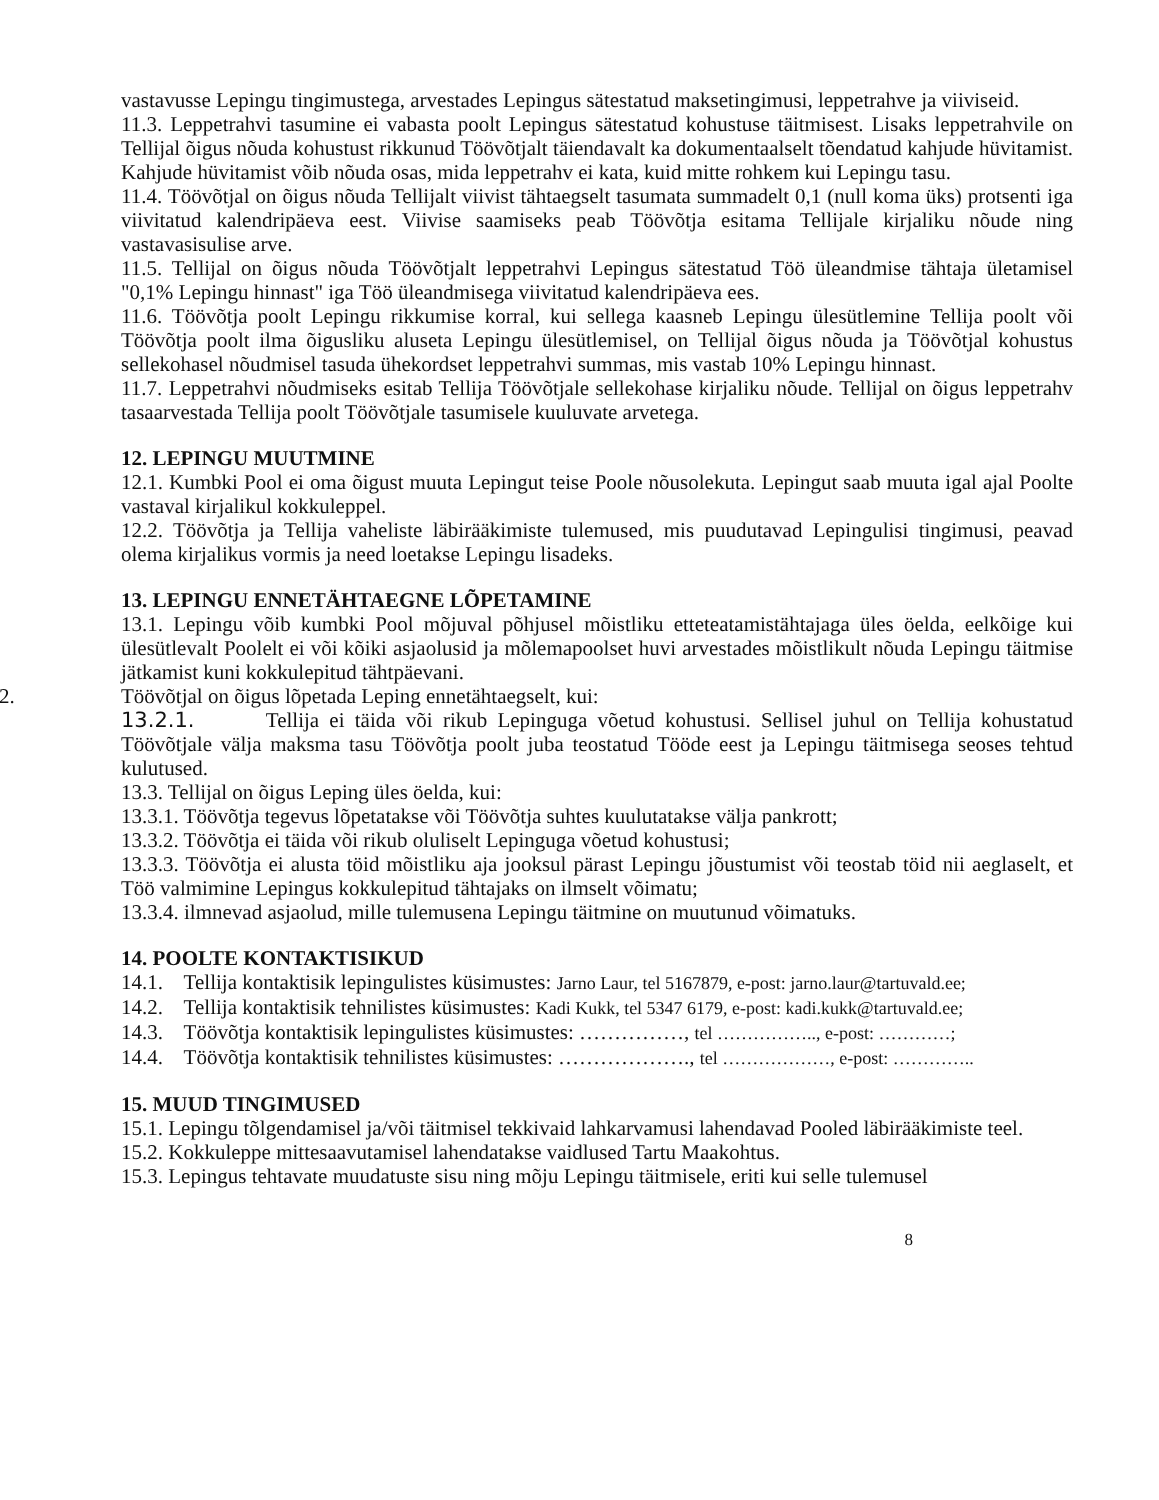vastavusse Lepingu tingimustega, arvestades Lepingus sätestatud maksetingimusi, leppetrahve ja viiviseid.
11.3. Leppetrahvi tasumine ei vabasta poolt Lepingus sätestatud kohustuse täitmisest. Lisaks leppetrahvile on Tellijal õigus nõuda kohustust rikkunud Töövõtjalt täiendavalt ka dokumentaalselt tõendatud kahjude hüvitamist. Kahjude hüvitamist võib nõuda osas, mida leppetrahv ei kata, kuid mitte rohkem kui Lepingu tasu.
11.4. Töövõtjal on õigus nõuda Tellijalt viivist tähtaegselt tasumata summadelt 0,1 (null koma üks) protsenti iga viivitatud kalendripäeva eest. Viivise saamiseks peab Töövõtja esitama Tellijale kirjaliku nõude ning vastavasisulise arve.
11.5. Tellijal on õigus nõuda Töövõtjalt leppetrahvi Lepingus sätestatud Töö üleandmise tähtaja ületamisel "0,1% Lepingu hinnast" iga Töö üleandmisega viivitatud kalendripäeva ees.
11.6. Töövõtja poolt Lepingu rikkumise korral, kui sellega kaasneb Lepingu ülesütlemine Tellija poolt või Töövõtja poolt ilma õigusliku aluseta Lepingu ülesütlemisel, on Tellijal õigus nõuda ja Töövõtjal kohustus sellekohasel nõudmisel tasuda ühekordset leppetrahvi summas, mis vastab 10% Lepingu hinnast.
11.7. Leppetrahvi nõudmiseks esitab Tellija Töövõtjale sellekohase kirjaliku nõude. Tellijal on õigus leppetrahv tasaarvestada Tellija poolt Töövõtjale tasumisele kuuluvate arvetega.
12. LEPINGU MUUTMINE
12.1. Kumbki Pool ei oma õigust muuta Lepingut teise Poole nõusolekuta. Lepingut saab muuta igal ajal Poolte vastaval kirjalikul kokkuleppel.
12.2. Töövõtja ja Tellija vaheliste läbirääkimiste tulemused, mis puudutavad Lepingulisi tingimusi, peavad olema kirjalikus vormis ja need loetakse Lepingu lisadeks.
13. LEPINGU ENNETÄHTAEGNE LÕPETAMINE
13.1. Lepingu võib kumbki Pool mõjuval põhjusel mõistliku etteteatamistähtajaga üles öelda, eelkõige kui ülesütlevalt Poolelt ei või kõiki asjaolusid ja mõlemapoolset huvi arvestades mõistlikult nõuda Lepingu täitmise jätkamist kuni kokkulepitud tähtpäevani.
2. Töövõtjal on õigus lõpetada Leping ennetähtaegselt, kui:
13.2.1. Tellija ei täida või rikub Lepinguga võetud kohustusi. Sellisel juhul on Tellija kohustatud Töövõtjale välja maksma tasu Töövõtja poolt juba teostatud Tööde eest ja Lepingu täitmisega seoses tehtud kulutused.
13.3. Tellijal on õigus Leping üles öelda, kui:
13.3.1. Töövõtja tegevus lõpetatakse või Töövõtja suhtes kuulutatakse välja pankrott;
13.3.2. Töövõtja ei täida või rikub oluliselt Lepinguga võetud kohustusi;
13.3.3. Töövõtja ei alusta töid mõistliku aja jooksul pärast Lepingu jõustumist või teostab töid nii aeglaselt, et Töö valmimine Lepingus kokkulepitud tähtajaks on ilmselt võimatu;
13.3.4. ilmnevad asjaolud, mille tulemusena Lepingu täitmine on muutunud võimatuks.
14. POOLTE KONTAKTISIKUD
14.1. Tellija kontaktisik lepingulistes küsimustes: Jarno Laur, tel 5167879, e-post: jarno.laur@tartuvald.ee;
14.2. Tellija kontaktisik tehnilistes küsimustes: Kadi Kukk, tel 5347 6179, e-post: kadi.kukk@tartuvald.ee;
14.3. Töövõtja kontaktisik lepingulistes küsimustes: ……………, tel …………….., e-post: …………;
14.4. Töövõtja kontaktisik tehnilistes küsimustes: ………………., tel ………………, e-post: …………..
15. MUUD TINGIMUSED
15.1. Lepingu tõlgendamisel ja/või täitmisel tekkivaid lahkarvamusi lahendavad Pooled läbirääkimiste teel.
15.2. Kokkuleppe mittesaavutamisel lahendatakse vaidlused Tartu Maakohtus.
15.3. Lepingus tehtavate muudatuste sisu ning mõju Lepingu täitmisele, eriti kui selle tulemusel
8